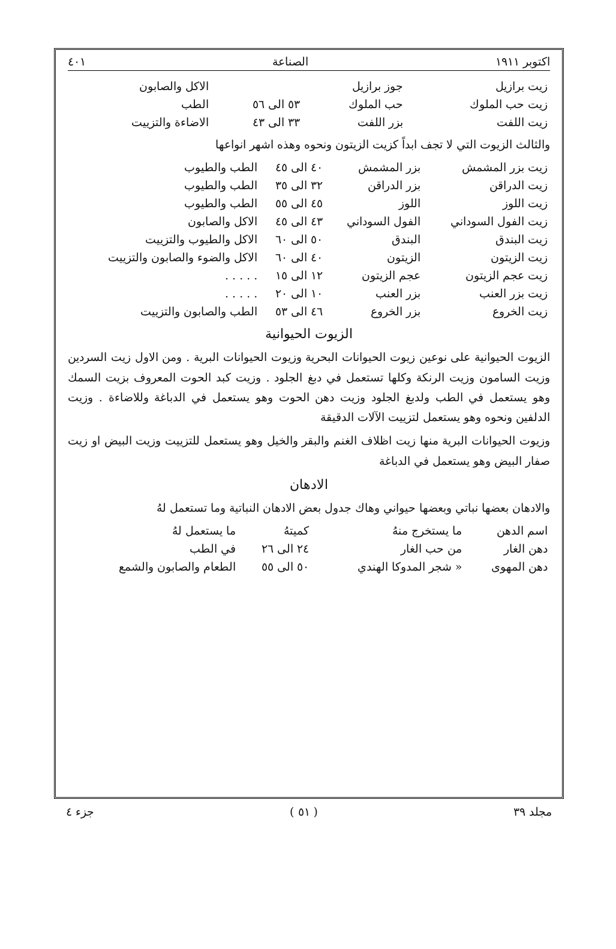اكتوبر ١٩١١ الصناعة ٤٠١
| زيت برازيل | جوز برازيل | | الاكل والصابون |
| زيت حب الملوك | حب الملوك | ٥٣ الى ٥٦ | الطب |
| زيت اللفت | بزر اللفت | ٣٣ الى ٤٣ | الاضاءة والتزييت |
والثالث الزيوت التي لا تجف ابداً كزيت الزيتون ونحوه وهذه اشهر انواعها
| زيت بزر المشمش | بزر المشمش | ٤٠ الى ٤٥ | الطب والطيوب |
| زيت الدراقن | بزر الدراقن | ٣٢ الى ٣٥ | الطب والطيوب |
| زيت اللوز | اللوز | ٤٥ الى ٥٥ | الطب والطيوب |
| زيت الفول السوداني | الفول السوداني | ٤٣ الى ٤٥ | الاكل والصابون |
| زيت البندق | البندق | ٥٠ الى ٦٠ | الاكل والطيوب والتزييت |
| زيت الزيتون | الزيتون | ٤٠ الى ٦٠ | الاكل والضوء والصابون والتزييت |
| زيت عجم الزيتون | عجم الزيتون | ١٢ الى ١٥ | . . . . . |
| زيت بزر العنب | بزر العنب | ١٠ الى ٢٠ | . . . . . |
| زيت الخروع | بزر الخروع | ٤٦ الى ٥٣ | الطب والصابون والتزييت |
الزيوت الحيوانية
الزيوت الحيوانية على نوعين زيوت الحيوانات البحرية وزيوت الحيوانات البرية . ومن الاول زيت السردين وزيت السامون وزيت الرنكة وكلها تستعمل في دبغ الجلود . وزيت كبد الحوت المعروف بزيت السمك وهو يستعمل في الطب ولدبغ الجلود وزيت دهن الحوت وهو يستعمل في الدباغة وللاضاءة . وزيت الدلفين ونحوه وهو يستعمل لتزييت الآلات الدقيقة
وزيوت الحيوانات البرية منها زيت اظلاف الغنم والبقر والخيل وهو يستعمل للتزييت وزيت البيض او زيت صفار البيض وهو يستعمل في الدباغة
الادهان
والادهان بعضها نباتي وبعضها حيواني وهاك جدول بعض الادهان النباتية وما تستعمل لهُ
| اسم الدهن | ما يستخرج منهُ | كميتهُ | ما يستعمل لهُ |
| --- | --- | --- | --- |
| دهن الغار | من حب الغار | ٢٤ الى ٢٦ | في الطب |
| دهن المهوى | « شجر المدوكا الهندي | ٥٠ الى ٥٥ | الطعام والصابون والشمع |
مجلد ٣٩ ( ٥١ ) جزء ٤